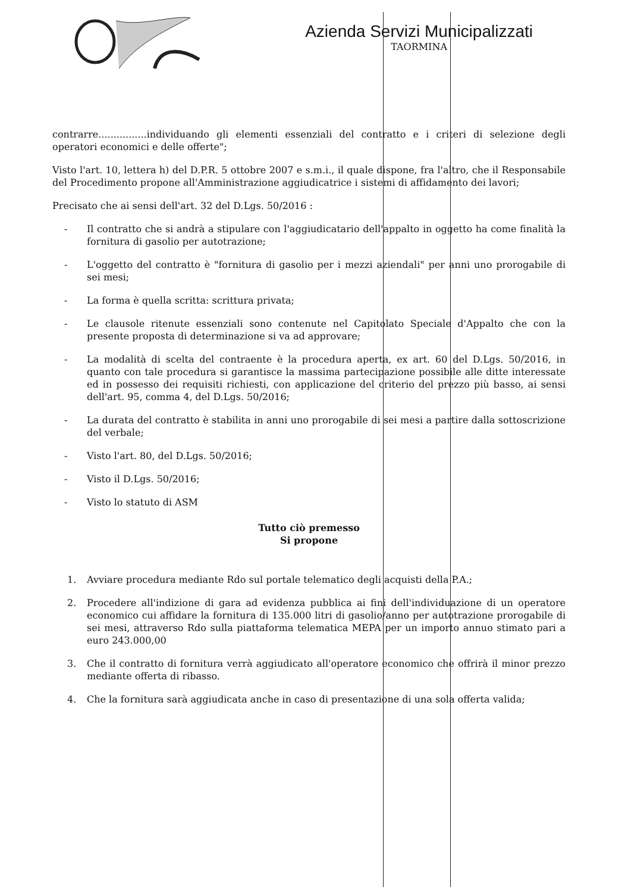Azienda Servizi Municipalizzati
TAORMINA
contrarre................individuando gli elementi essenziali del contratto e i criteri di selezione degli operatori economici e delle offerte";
Visto l'art. 10, lettera h) del D.P.R. 5 ottobre 2007 e s.m.i., il quale dispone, fra l'altro, che il Responsabile del Procedimento propone all'Amministrazione aggiudicatrice i sistemi di affidamento dei lavori;
Precisato che ai sensi dell'art. 32 del D.Lgs. 50/2016 :
- Il contratto che si andrà a stipulare con l'aggiudicatario dell'appalto in oggetto ha come finalità la fornitura di gasolio per autotrazione;
- L'oggetto del contratto è "fornitura di gasolio per i mezzi aziendali" per anni uno prorogabile di sei mesi;
- La forma è quella scritta: scrittura privata;
- Le clausole ritenute essenziali sono contenute nel Capitolato Speciale d'Appalto che con la presente proposta di determinazione si va ad approvare;
- La modalità di scelta del contraente è la procedura aperta, ex art. 60 del D.Lgs. 50/2016, in quanto con tale procedura si garantisce la massima partecipazione possibile alle ditte interessate ed in possesso dei requisiti richiesti, con applicazione del criterio del prezzo più basso, ai sensi dell'art. 95, comma 4, del D.Lgs. 50/2016;
- La durata del contratto è stabilita in anni uno prorogabile di sei mesi a partire dalla sottoscrizione del verbale;
- Visto l'art. 80, del D.Lgs. 50/2016;
- Visto il D.Lgs. 50/2016;
- Visto lo statuto di ASM
Tutto ciò premesso
Si propone
1. Avviare procedura mediante Rdo sul portale telematico degli acquisti della P.A.;
2. Procedere all'indizione di gara ad evidenza pubblica ai fini dell'individuazione di un operatore economico cui affidare la fornitura di 135.000 litri di gasolio/anno per autotrazione prorogabile di sei mesi, attraverso Rdo sulla piattaforma telematica MEPA per un importo annuo stimato pari a euro 243.000,00
3. Che il contratto di fornitura verrà aggiudicato all'operatore economico che offrirà il minor prezzo mediante offerta di ribasso.
4. Che la fornitura sarà aggiudicata anche in caso di presentazione di una sola offerta valida;